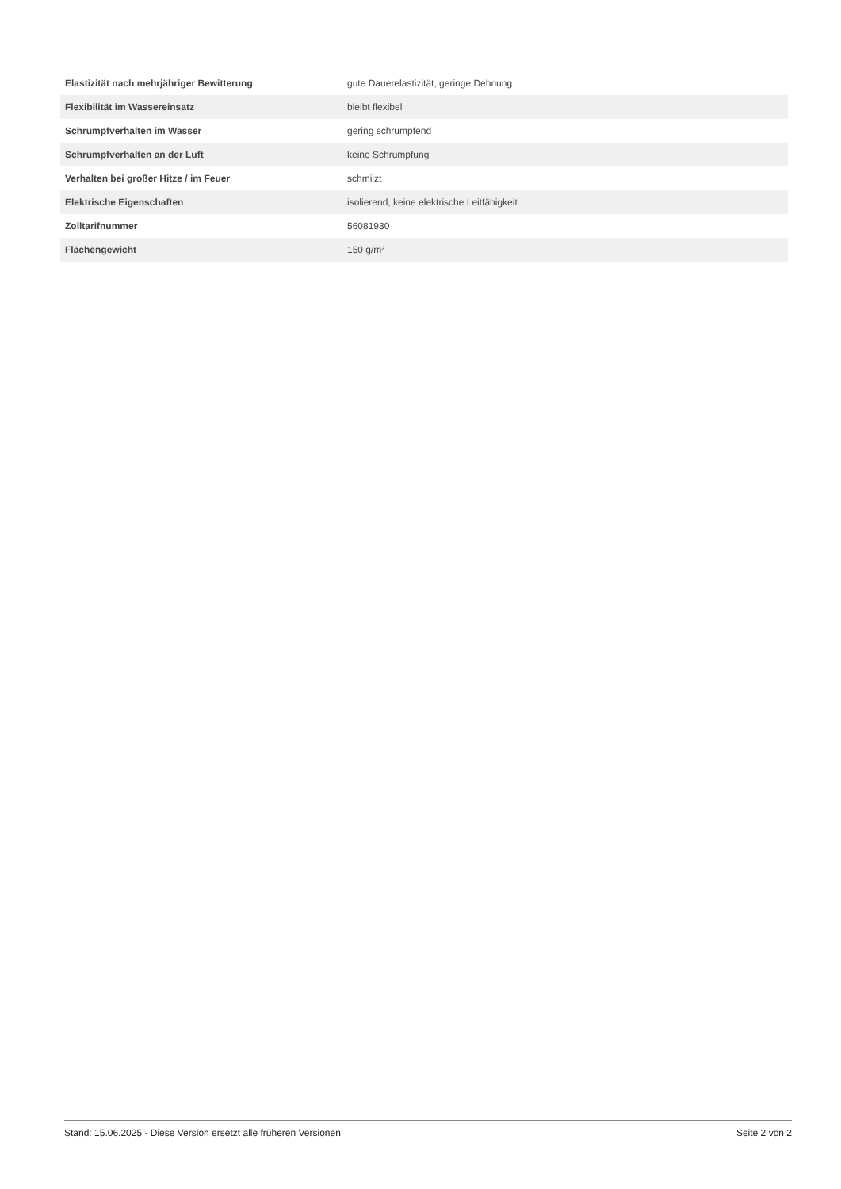| Elastizität nach mehrjähriger Bewitterung | gute Dauerelastizität, geringe Dehnung |
| Flexibilität im Wassereinsatz | bleibt flexibel |
| Schrumpfverhalten im Wasser | gering schrumpfend |
| Schrumpfverhalten an der Luft | keine Schrumpfung |
| Verhalten bei großer Hitze / im Feuer | schmilzt |
| Elektrische Eigenschaften | isolierend, keine elektrische Leitfähigkeit |
| Zolltarifnummer | 56081930 |
| Flächengewicht | 150 g/m² |
Stand: 15.06.2025 - Diese Version ersetzt alle früheren Versionen Seite 2 von 2